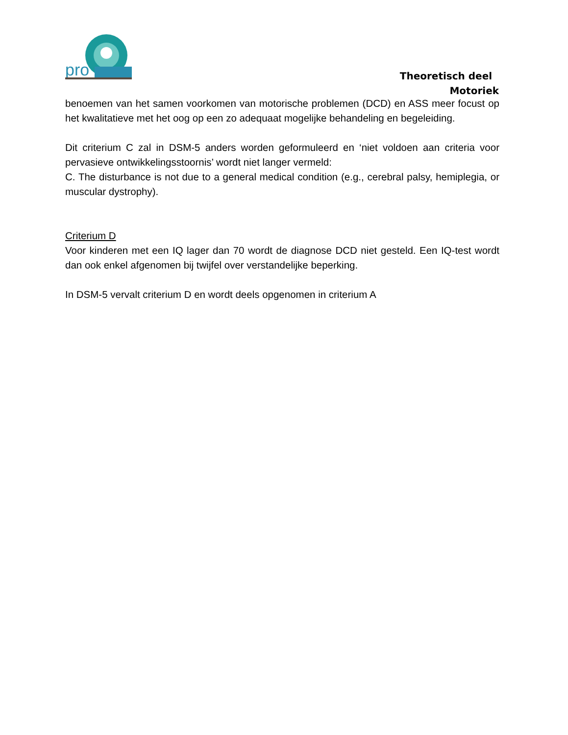pro
Theoretisch deel
Motoriek
benoemen van het samen voorkomen van motorische problemen (DCD) en ASS meer focust op het kwalitatieve met het oog op een zo adequaat mogelijke behandeling en begeleiding.
Dit criterium C zal in DSM-5 anders worden geformuleerd en ‘niet voldoen aan criteria voor pervasieve ontwikkelingsstoornis’ wordt niet langer vermeld:
C. The disturbance is not due to a general medical condition (e.g., cerebral palsy, hemiplegia, or muscular dystrophy).
Criterium D
Voor kinderen met een IQ lager dan 70 wordt de diagnose DCD niet gesteld. Een IQ-test wordt dan ook enkel afgenomen bij twijfel over verstandelijke beperking.
In DSM-5 vervalt criterium D en wordt deels opgenomen in criterium A